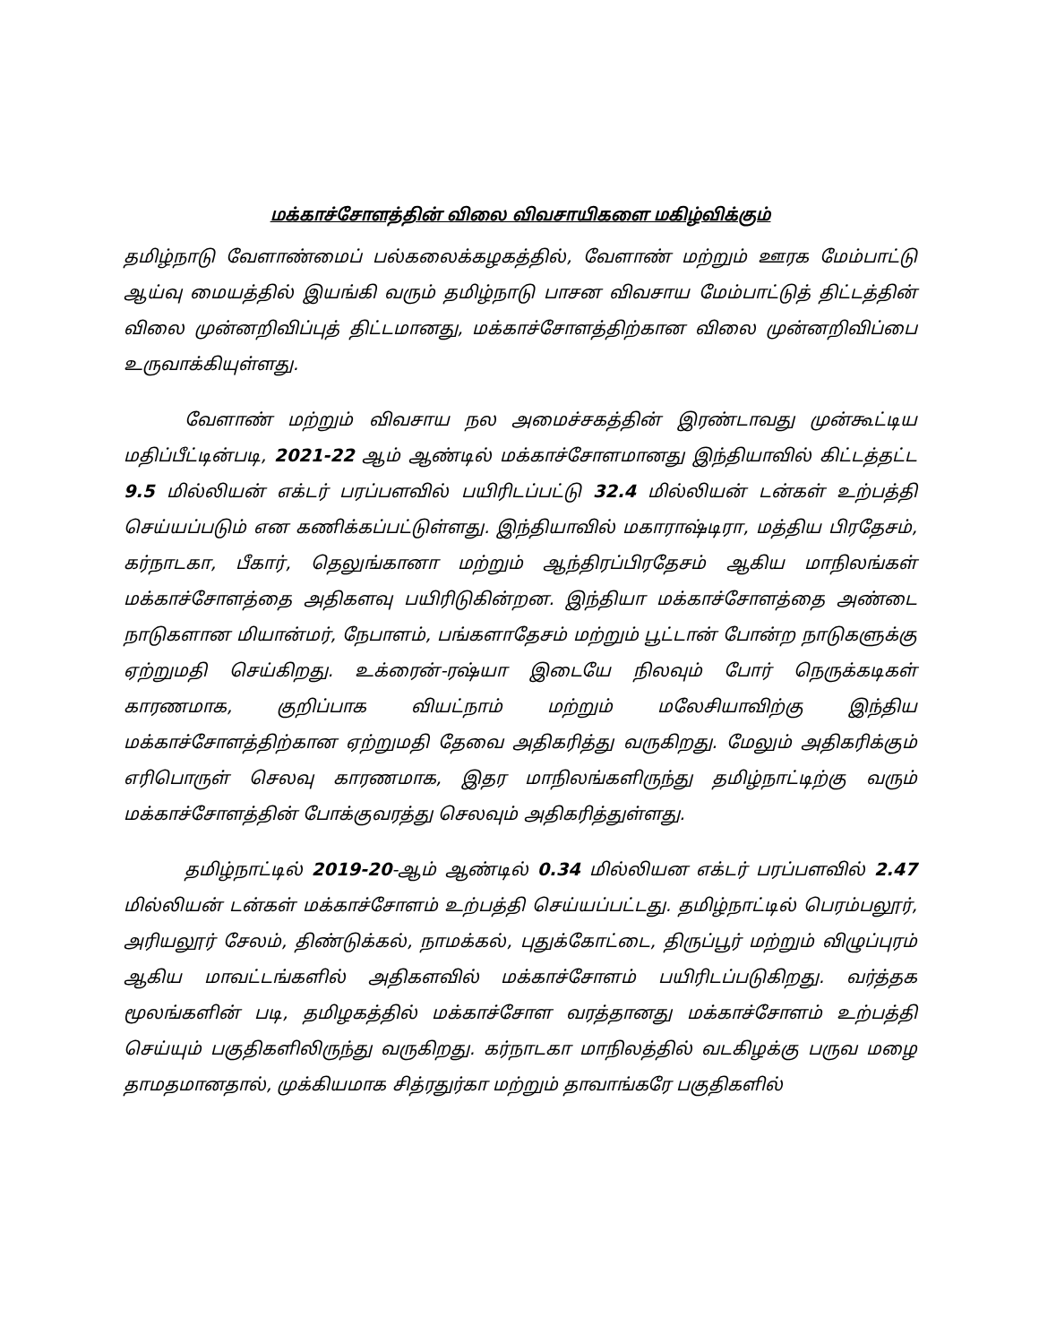மக்காச்சோளத்தின் விலை விவசாயிகளை மகிழ்விக்கும்
தமிழ்நாடு வேளாண்மைப் பல்கலைக்கழகத்தில், வேளாண் மற்றும் ஊரக மேம்பாட்டு ஆய்வு மையத்தில் இயங்கி வரும் தமிழ்நாடு பாசன விவசாய மேம்பாட்டுத் திட்டத்தின் விலை முன்னறிவிப்புத் திட்டமானது, மக்காச்சோளத்திற்கான விலை முன்னறிவிப்பை உருவாக்கியுள்ளது.
வேளாண் மற்றும் விவசாய நல அமைச்சகத்தின் இரண்டாவது முன்கூட்டிய மதிப்பீட்டின்படி, 2021-22 ஆம் ஆண்டில் மக்காச்சோளமானது இந்தியாவில் கிட்டத்தட்ட 9.5 மில்லியன் எக்டர் பரப்பளவில் பயிரிடப்பட்டு 32.4 மில்லியன் டன்கள் உற்பத்தி செய்யப்படும் என கணிக்கப்பட்டுள்ளது. இந்தியாவில் மகாராஷ்டிரா, மத்திய பிரதேசம், கர்நாடகா, பீகார், தெலுங்கானா மற்றும் ஆந்திரப்பிரதேசம் ஆகிய மாநிலங்கள் மக்காச்சோளத்தை அதிகளவு பயிரிடுகின்றன. இந்தியா மக்காச்சோளத்தை அண்டை நாடுகளான மியான்மர், நேபாளம், பங்களாதேசம் மற்றும் பூட்டான் போன்ற நாடுகளுக்கு ஏற்றுமதி செய்கிறது. உக்ரைன்-ரஷ்யா இடையே நிலவும் போர் நெருக்கடிகள் காரணமாக, குறிப்பாக வியட்நாம் மற்றும் மலேசியாவிற்கு இந்திய மக்காச்சோளத்திற்கான ஏற்றுமதி தேவை அதிகரித்து வருகிறது. மேலும் அதிகரிக்கும் எரிபொருள் செலவு காரணமாக, இதர மாநிலங்களிருந்து தமிழ்நாட்டிற்கு வரும் மக்காச்சோளத்தின் போக்குவரத்து செலவும் அதிகரித்துள்ளது.
தமிழ்நாட்டில் 2019-20-ஆம் ஆண்டில் 0.34 மில்லியன எக்டர் பரப்பளவில் 2.47 மில்லியன் டன்கள் மக்காச்சோளம் உற்பத்தி செய்யப்பட்டது. தமிழ்நாட்டில் பெரம்பலூர், அரியலூர் சேலம், திண்டுக்கல், நாமக்கல், புதுக்கோட்டை, திருப்பூர் மற்றும் விழுப்புரம் ஆகிய மாவட்டங்களில் அதிகளவில் மக்காச்சோளம் பயிரிடப்படுகிறது. வர்த்தக மூலங்களின் படி, தமிழகத்தில் மக்காச்சோள வரத்தானது மக்காச்சோளம் உற்பத்தி செய்யும் பகுதிகளிலிருந்து வருகிறது. கர்நாடகா மாநிலத்தில் வடகிழக்கு பருவ மழை தாமதமானதால், முக்கியமாக சித்ரதுர்கா மற்றும் தாவாங்கரே பகுதிகளில்